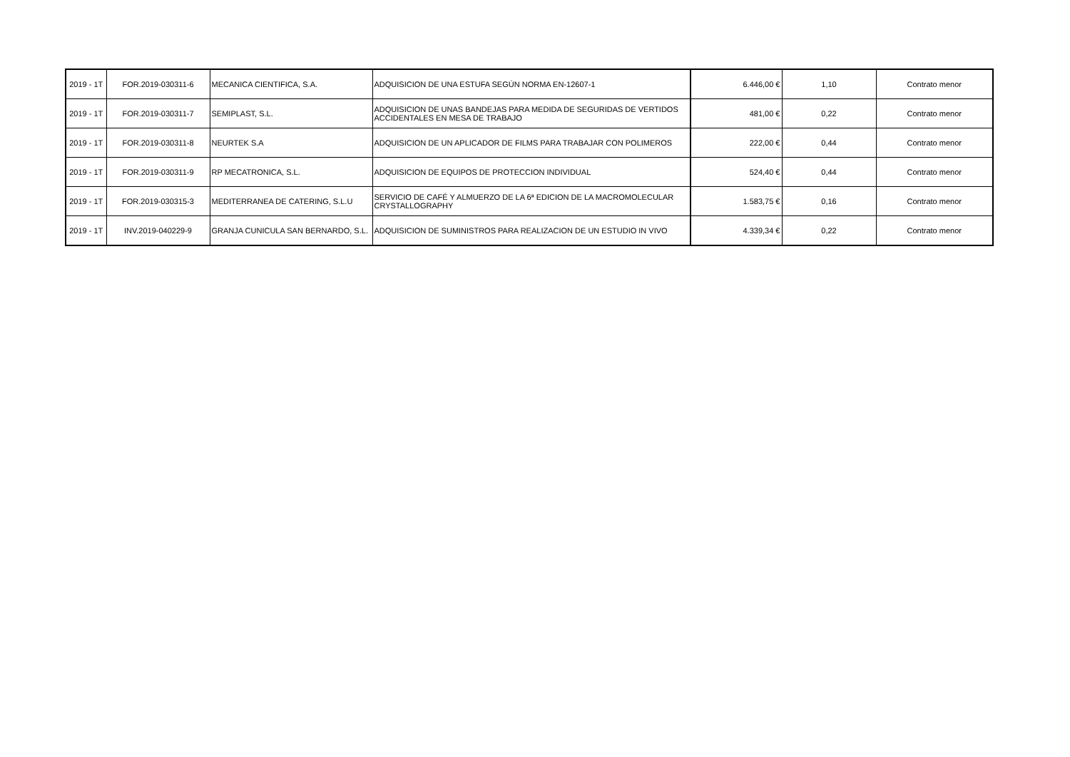| 2019 - 1T | FOR.2019-030311-6 | MECANICA CIENTIFICA, S.A. | ADQUISICION DE UNA ESTUFA SEGÚN NORMA EN-12607-1 | 6.446,00 € | 1,10 | Contrato menor |
| 2019 - 1T | FOR.2019-030311-7 | SEMIPLAST, S.L. | ADQUISICION DE UNAS BANDEJAS PARA MEDIDA DE SEGURIDAS DE VERTIDOS ACCIDENTALES EN MESA DE TRABAJO | 481,00 € | 0,22 | Contrato menor |
| 2019 - 1T | FOR.2019-030311-8 | NEURTEK S.A | ADQUISICION DE UN APLICADOR DE FILMS PARA TRABAJAR CON POLIMEROS | 222,00 € | 0,44 | Contrato menor |
| 2019 - 1T | FOR.2019-030311-9 | RP MECATRONICA, S.L. | ADQUISICION DE EQUIPOS DE PROTECCION INDIVIDUAL | 524,40 € | 0,44 | Contrato menor |
| 2019 - 1T | FOR.2019-030315-3 | MEDITERRANEA DE CATERING, S.L.U | SERVICIO DE CAFÉ Y ALMUERZO DE LA 6ª EDICION DE LA MACROMOLECULAR CRYSTALLOGRAPHY | 1.583,75 € | 0,16 | Contrato menor |
| 2019 - 1T | INV.2019-040229-9 | GRANJA CUNICULA SAN BERNARDO, S.L. | ADQUISICION DE SUMINISTROS PARA REALIZACION DE UN ESTUDIO IN VIVO | 4.339,34 € | 0,22 | Contrato menor |